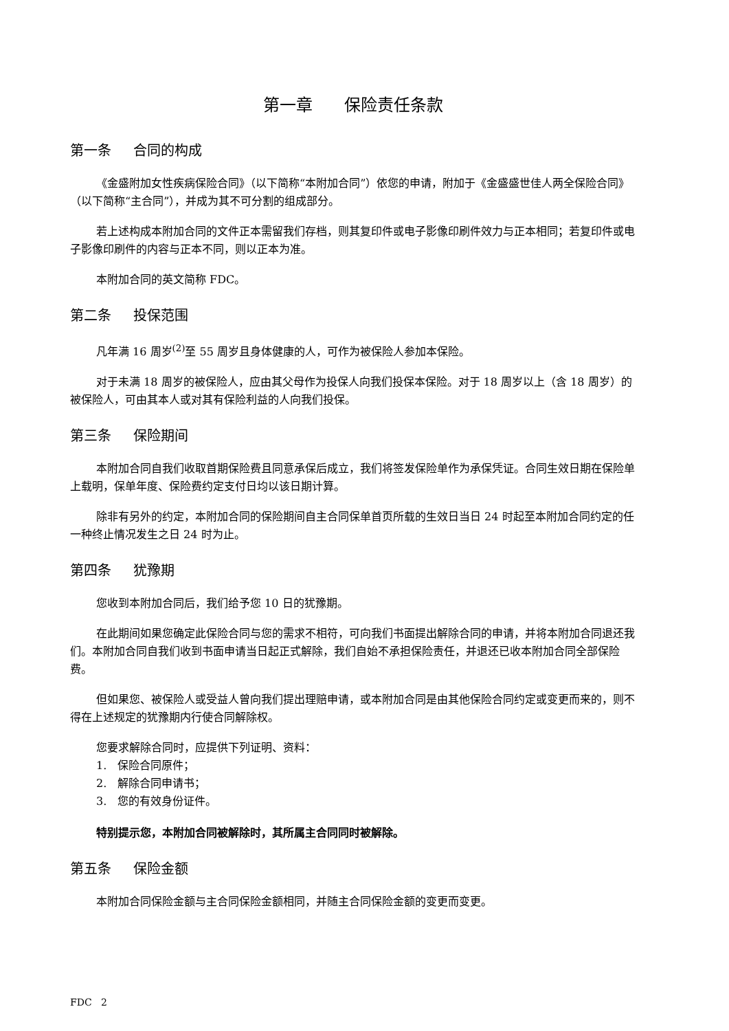第一章 保险责任条款
第一条 合同的构成
《金盛附加女性疾病保险合同》（以下简称“本附加合同”）依您的申请，附加于《金盛盛世佳人两全保险合同》（以下简称“主合同”），并成为其不可分割的组成部分。
若上述构成本附加合同的文件正本需留我们存档，则其复印件或电子影像印刷件效力与正本相同；若复印件或电子影像印刷件的内容与正本不同，则以正本为准。
本附加合同的英文简称 FDC。
第二条 投保范围
凡年满 16 周岁<sup>(2)</sup>至 55 周岁且身体健康的人，可作为被保险人参加本保险。
对于未满 18 周岁的被保险人，应由其父母作为投保人向我们投保本保险。对于 18 周岁以上（含 18 周岁）的被保险人，可由其本人或对其有保险利益的人向我们投保。
第三条 保险期间
本附加合同自我们收取首期保险费且同意承保后成立，我们将签发保险单作为承保凭证。合同生效日期在保险单上载明，保单年度、保险费约定支付日均以该日期计算。
除非有另外的约定，本附加合同的保险期间自主合同保单首页所载的生效日当日 24 时起至本附加合同约定的任一种终止情况发生之日 24 时为止。
第四条 犹豫期
您收到本附加合同后，我们给予您 10 日的犹豫期。
在此期间如果您确定此保险合同与您的需求不相符，可向我们书面提出解除合同的申请，并将本附加合同退还我们。本附加合同自我们收到书面申请当日起正式解除，我们自始不承担保险责任，并退还已收本附加合同全部保险费。
但如果您、被保险人或受益人曾向我们提出理赔申请，或本附加合同是由其他保险合同约定或变更而来的，则不得在上述规定的犹豫期内行使合同解除权。
您要求解除合同时，应提供下列证明、资料：
1. 保险合同原件；
2. 解除合同申请书；
3. 您的有效身份证件。
特别提示您，本附加合同被解除时，其所属主合同同时被解除。
第五条 保险金额
本附加合同保险金额与主合同保险金额相同，并随主合同保险金额的变更而变更。
FDC 2